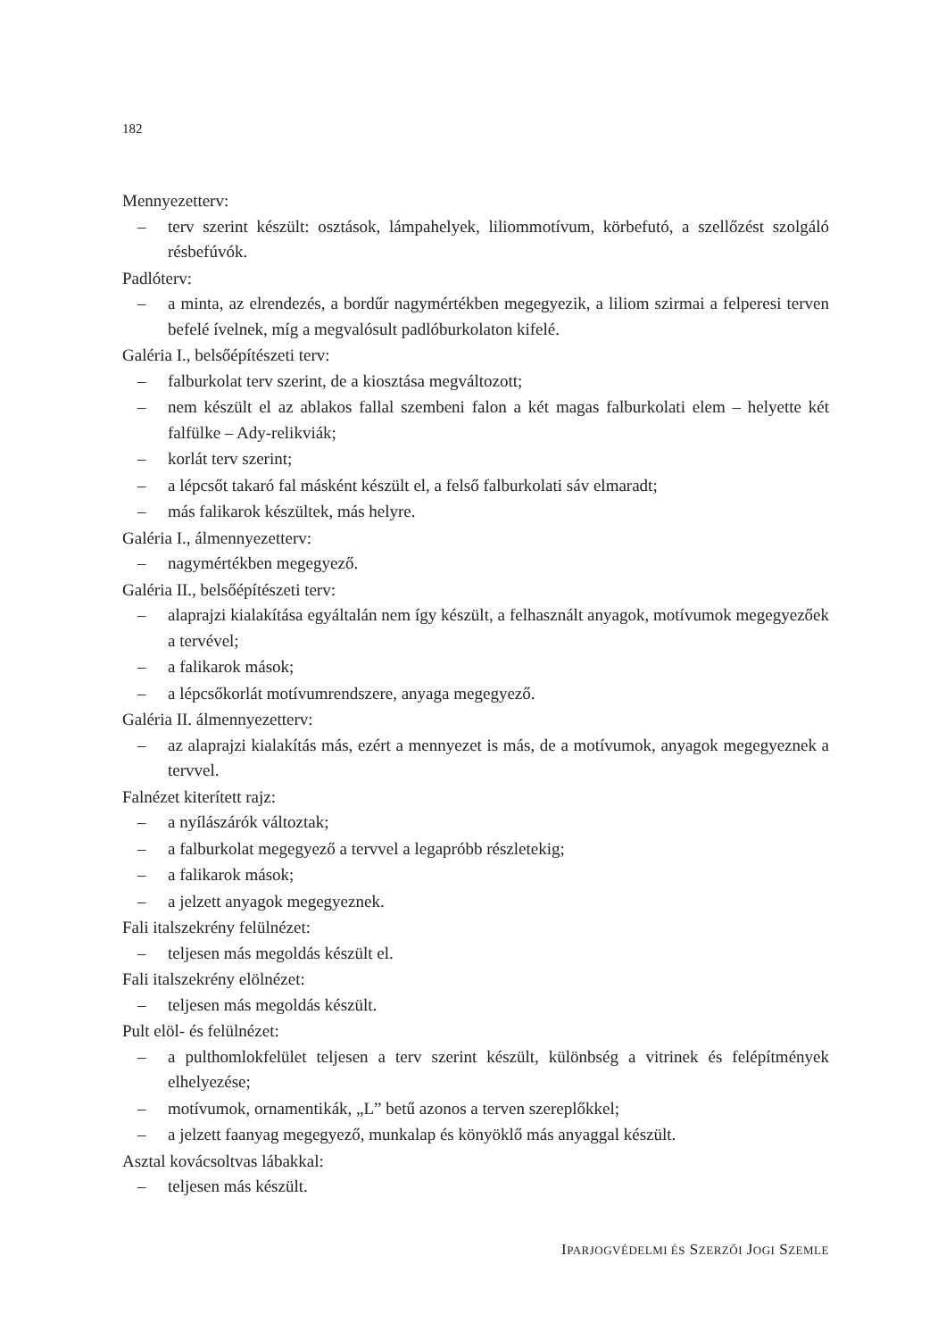182
Mennyezetterv:
– terv szerint készült: osztások, lámpahelyek, liliommotívum, körbefutó, a szellőzést szolgáló résbefúvók.
Padlóterv:
– a minta, az elrendezés, a bordűr nagymértékben megegyezik, a liliom szirmai a felperesi terven befelé ívelnek, míg a megvalósult padlóburkolaton kifelé.
Galéria I., belsőépítészeti terv:
– falburkolat terv szerint, de a kiosztása megváltozott;
– nem készült el az ablakos fallal szembeni falon a két magas falburkolati elem – helyette két falfülke – Ady-relikviák;
– korlát terv szerint;
– a lépcsőt takaró fal másként készült el, a felső falburkolati sáv elmaradt;
– más falikarok készültek, más helyre.
Galéria I., álmennyezetterv:
– nagymértékben megegyező.
Galéria II., belsőépítészeti terv:
– alaprajzi kialakítása egyáltalán nem így készült, a felhasznált anyagok, motívumok megegyezőek a tervével;
– a falikarok mások;
– a lépcsőkorlát motívumrendszere, anyaga megegyező.
Galéria II. álmennyezetterv:
– az alaprajzi kialakítás más, ezért a mennyezet is más, de a motívumok, anyagok megegyeznek a tervvel.
Falnézet kiterített rajz:
– a nyílászárók változtak;
– a falburkolat megegyező a tervvel a legapróbb részletekig;
– a falikarok mások;
– a jelzett anyagok megegyeznek.
Fali italszekrény felülnézet:
– teljesen más megoldás készült el.
Fali italszekrény elölnézet:
– teljesen más megoldás készült.
Pult elöl- és felülnézet:
– a pulthomlokfelület teljesen a terv szerint készült, különbség a vitrinek és felépítmények elhelyezése;
– motívumok, ornamentikák, „L” betű azonos a terven szereplőkkel;
– a jelzett faanyag megegyező, munkalap és könyöklő más anyaggal készült.
Asztal kovácsoltvas lábakkal:
– teljesen más készült.
IPARJOGVÉDELMI ÉS SZERZŐI JOGI SZEMLE